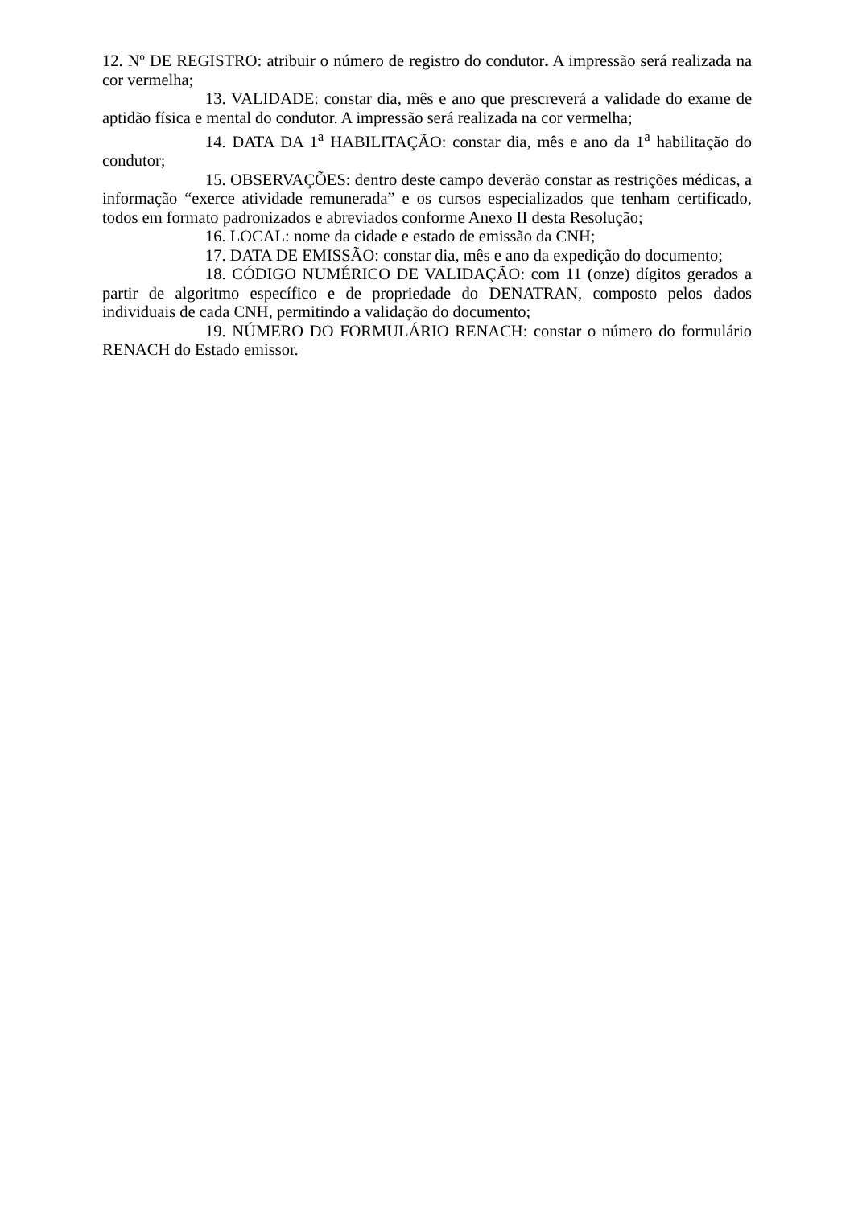12. Nº DE REGISTRO: atribuir o número de registro do condutor. A impressão será realizada na cor vermelha;
13. VALIDADE: constar dia, mês e ano que prescreverá a validade do exame de aptidão física e mental do condutor. A impressão será realizada na cor vermelha;
14. DATA DA 1<sup>a</sup> HABILITAÇÃO: constar dia, mês e ano da 1<sup>a</sup> habilitação do condutor;
15. OBSERVAÇÕES: dentro deste campo deverão constar as restrições médicas, a informação “exerce atividade remunerada” e os cursos especializados que tenham certificado, todos em formato padronizados e abreviados conforme Anexo II desta Resolução;
16. LOCAL: nome da cidade e estado de emissão da CNH;
17. DATA DE EMISSÃO: constar dia, mês e ano da expedição do documento;
18. CÓDIGO NUMÉRICO DE VALIDAÇÃO: com 11 (onze) dígitos gerados a partir de algoritmo específico e de propriedade do DENATRAN, composto pelos dados individuais de cada CNH, permitindo a validação do documento;
19. NÚMERO DO FORMULÁRIO RENACH: constar o número do formulário RENACH do Estado emissor.